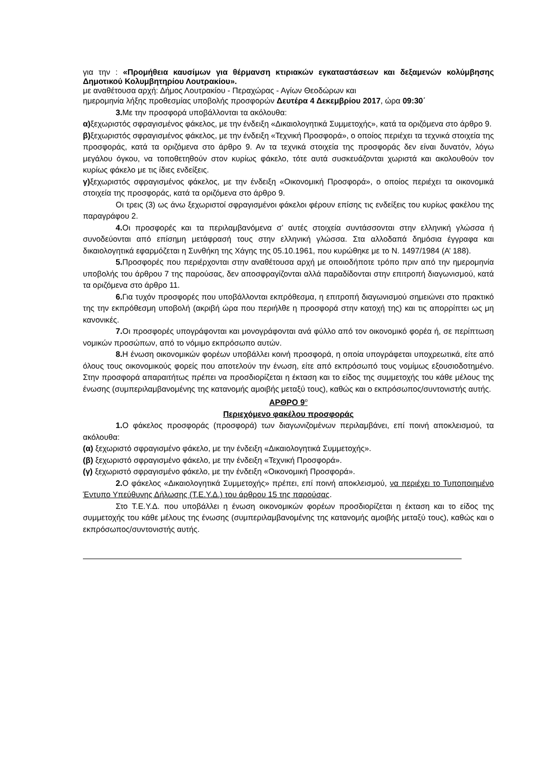για την : «Προμήθεια καυσίμων για θέρμανση κτιριακών εγκαταστάσεων και δεξαμενών κολύμβησης Δημοτικού Κολυμβητηρίου Λουτρακίου».
με αναθέτουσα αρχή: Δήμος Λουτρακίου - Περαχώρας - Αγίων Θεοδώρων και
ημερομηνία λήξης προθεσμίας υποβολής προσφορών Δευτέρα 4 Δεκεμβρίου 2017, ώρα 09:30΄
3. Με την προσφορά υποβάλλονται τα ακόλουθα:
α) ξεχωριστός σφραγισμένος φάκελος, με την ένδειξη «Δικαιολογητικά Συμμετοχής», κατά τα οριζόμενα στο άρθρο 9.
β) ξεχωριστός σφραγισμένος φάκελος, με την ένδειξη «Τεχνική Προσφορά», ο οποίος περιέχει τα τεχνικά στοιχεία της προσφοράς, κατά τα οριζόμενα στο άρθρο 9. Αν τα τεχνικά στοιχεία της προσφοράς δεν είναι δυνατόν, λόγω μεγάλου όγκου, να τοποθετηθούν στον κυρίως φάκελο, τότε αυτά συσκευάζονται χωριστά και ακολουθούν τον κυρίως φάκελο με τις ίδιες ενδείξεις.
γ) ξεχωριστός σφραγισμένος φάκελος, με την ένδειξη «Οικονομική Προσφορά», ο οποίος περιέχει τα οικονομικά στοιχεία της προσφοράς, κατά τα οριζόμενα στο άρθρο 9.
Οι τρεις (3) ως άνω ξεχωριστοί σφραγισμένοι φάκελοι φέρουν επίσης τις ενδείξεις του κυρίως φακέλου της παραγράφου 2.
4. Οι προσφορές και τα περιλαμβανόμενα σ’ αυτές στοιχεία συντάσσονται στην ελληνική γλώσσα ή συνοδεύονται από επίσημη μετάφρασή τους στην ελληνική γλώσσα. Στα αλλοδαπά δημόσια έγγραφα και δικαιολογητικά εφαρμόζεται η Συνθήκη της Χάγης της 05.10.1961, που κυρώθηκε με το Ν. 1497/1984 (Α’ 188).
5. Προσφορές που περιέρχονται στην αναθέτουσα αρχή με οποιοδήποτε τρόπο πριν από την ημερομηνία υποβολής του άρθρου 7 της παρούσας, δεν αποσφραγίζονται αλλά παραδίδονται στην επιτροπή διαγωνισμού, κατά τα οριζόμενα στο άρθρο 11.
6. Για τυχόν προσφορές που υποβάλλονται εκπρόθεσμα, η επιτροπή διαγωνισμού σημειώνει στο πρακτικό της την εκπρόθεσμη υποβολή (ακριβή ώρα που περιήλθε η προσφορά στην κατοχή της) και τις απορρίπτει ως μη κανονικές.
7. Οι προσφορές υπογράφονται και μονογράφονται ανά φύλλο από τον οικονομικό φορέα ή, σε περίπτωση νομικών προσώπων, από το νόμιμο εκπρόσωπο αυτών.
8. Η ένωση οικονομικών φορέων υποβάλλει κοινή προσφορά, η οποία υπογράφεται υποχρεωτικά, είτε από όλους τους οικονομικούς φορείς που αποτελούν την ένωση, είτε από εκπρόσωπό τους νομίμως εξουσιοδοτημένο. Στην προσφορά απαραιτήτως πρέπει να προσδιορίζεται η έκταση και το είδος της συμμετοχής του κάθε μέλους της ένωσης (συμπεριλαμβανομένης της κατανομής αμοιβής μεταξύ τους), καθώς και ο εκπρόσωπος/συντονιστής αυτής.
ΑΡΘΡΟ 9<sup>ο</sup>
Περιεχόμενο φακέλου προσφοράς
1. Ο φάκελος προσφοράς (προσφορά) των διαγωνιζομένων περιλαμβάνει, επί ποινή αποκλεισμού, τα ακόλουθα:
(α) ξεχωριστό σφραγισμένο φάκελο, με την ένδειξη «Δικαιολογητικά Συμμετοχής».
(β) ξεχωριστό σφραγισμένο φάκελο, με την ένδειξη «Τεχνική Προσφορά».
(γ) ξεχωριστό σφραγισμένο φάκελο, με την ένδειξη «Οικονομική Προσφορά».
2. Ο φάκελος «Δικαιολογητικά Συμμετοχής» πρέπει, επί ποινή αποκλεισμού, να περιέχει το Τυποποιημένο Έντυπο Υπεύθυνης Δήλωσης (Τ.Ε.Υ.Δ.) του άρθρου 15 της παρούσας.
Στο Τ.Ε.Υ.Δ. που υποβάλλει η ένωση οικονομικών φορέων προσδιορίζεται η έκταση και το είδος της συμμετοχής του κάθε μέλους της ένωσης (συμπεριλαμβανομένης της κατανομής αμοιβής μεταξύ τους), καθώς και ο εκπρόσωπος/συντονιστής αυτής.